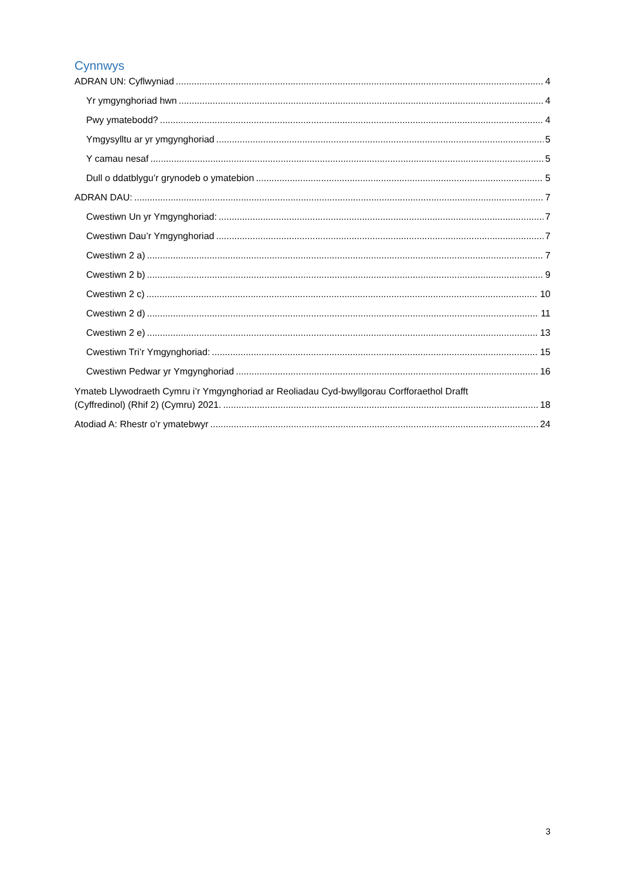Cynnwys
ADRAN UN: Cyflwyniad 4
Yr ymgynghoriad hwn 4
Pwy ymatebodd? 4
Ymgysylltu ar yr ymgynghoriad 5
Y camau nesaf 5
Dull o ddatblygu’r grynodeb o ymatebion 5
ADRAN DAU: 7
Cwestiwn Un yr Ymgynghoriad: 7
Cwestiwn Dau’r Ymgynghoriad 7
Cwestiwn 2 a) 7
Cwestiwn 2 b) 9
Cwestiwn 2 c) 10
Cwestiwn 2 d) 11
Cwestiwn 2 e) 13
Cwestiwn Tri’r Ymgynghoriad: 15
Cwestiwn Pedwar yr Ymgynghoriad 16
Ymateb Llywodraeth Cymru i’r Ymgynghoriad ar Reoliadau Cyd-bwyllgorau Corfforaethol Drafft
(Cyffredinol) (Rhif 2) (Cymru) 2021. 18
Atodiad A: Rhestr o’r ymatebwyr 24
3